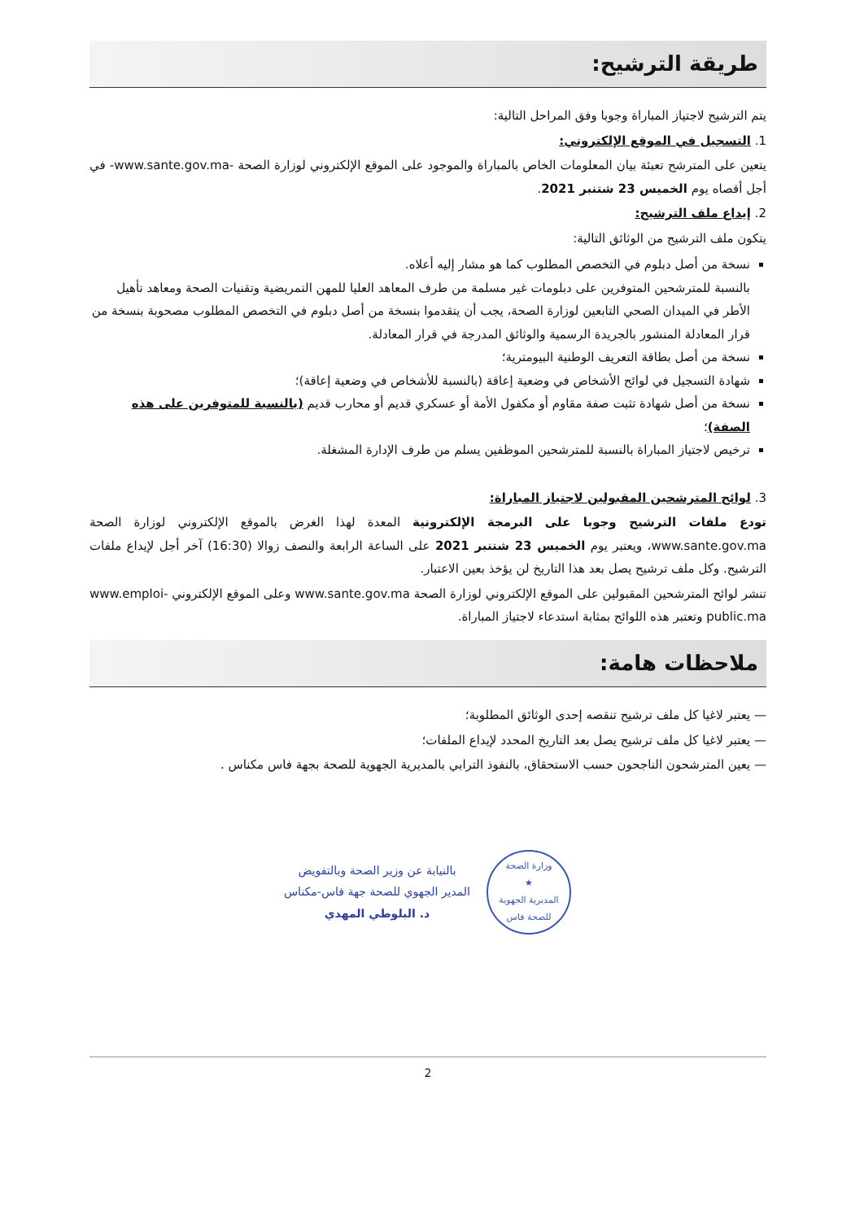طريقة الترشيح:
يتم الترشيح لاجتياز المباراة وجوبا وفق المراحل التالية:
1. التسجيل في الموقع الإلكتروني:
يتعين على المترشح تعبئة بيان المعلومات الخاص بالمباراة والموجود على الموقع الإلكتروني لوزارة الصحة -www.sante.gov.ma- في أجل أقصاه يوم الخميس 23 شتنبر 2021.
2. إيداع ملف الترشيح:
يتكون ملف الترشيح من الوثائق التالية:
نسخة من أصل دبلوم في التخصص المطلوب كما هو مشار إليه أعلاه.
بالنسبة للمترشحين المتوفرين على دبلومات غير مسلمة من طرف المعاهد العليا للمهن التمريضية وتقنيات الصحة ومعاهد تأهيل الأطر في الميدان الصحي التابعين لوزارة الصحة، يجب أن يتقدموا بنسخة من أصل دبلوم في التخصص المطلوب مصحوبة بنسخة من قرار المعادلة المنشور بالجريدة الرسمية والوثائق المدرجة في قرار المعادلة.
نسخة من أصل بطاقة التعريف الوطنية البيومترية؛
شهادة التسجيل في لوائح الأشخاص في وضعية إعاقة (بالنسبة للأشخاص في وضعية إعاقة)؛
نسخة من أصل شهادة تثبت صفة مقاوم أو مكفول الأمة أو عسكري قديم أو محارب قديم (بالنسبة للمتوفرين على هذه الصفة)؛
ترخيص لاجتياز المباراة بالنسبة للمترشحين الموظفين يسلم من طرف الإدارة المشغلة.
3. لوائح المترشحين المقبولين لاجتياز المباراة:
تودع ملفات الترشيح وجوبا على البرمجة الإلكترونية المعدة لهذا الغرض بالموقع الإلكتروني لوزارة الصحة www.sante.gov.ma، ويعتبر يوم الخميس 23 شتنبر 2021 على الساعة الرابعة والنصف زوالا (16:30) آخر أجل لإيداع ملفات الترشيح. وكل ملف ترشيح يصل بعد هذا التاريخ لن يؤخذ بعين الاعتبار.
تنشر لوائح المترشحين المقبولين على الموقع الإلكتروني لوزارة الصحة www.sante.gov.ma وعلى الموقع الإلكتروني www.emploi-public.ma وتعتبر هذه اللوائح بمثابة استدعاء لاجتياز المباراة.
ملاحظات هامة:
— يعتبر لاغيا كل ملف ترشيح تنقصه إحدى الوثائق المطلوبة؛
— يعتبر لاغيا كل ملف ترشيح يصل بعد التاريخ المحدد لإيداع الملفات؛
— يعين المترشحون الناجحون حسب الاستحقاق، بالنفوذ الترابي بالمديرية الجهوية للصحة بجهة فاس مكناس .
وزارة الصحة
★
المديرية الجهوية للصحة فاس
بالنيابة عن وزير الصحة وبالتفويض
المدير الجهوي للصحة جهة فاس-مكناس
د. البلوطي المهدي
2